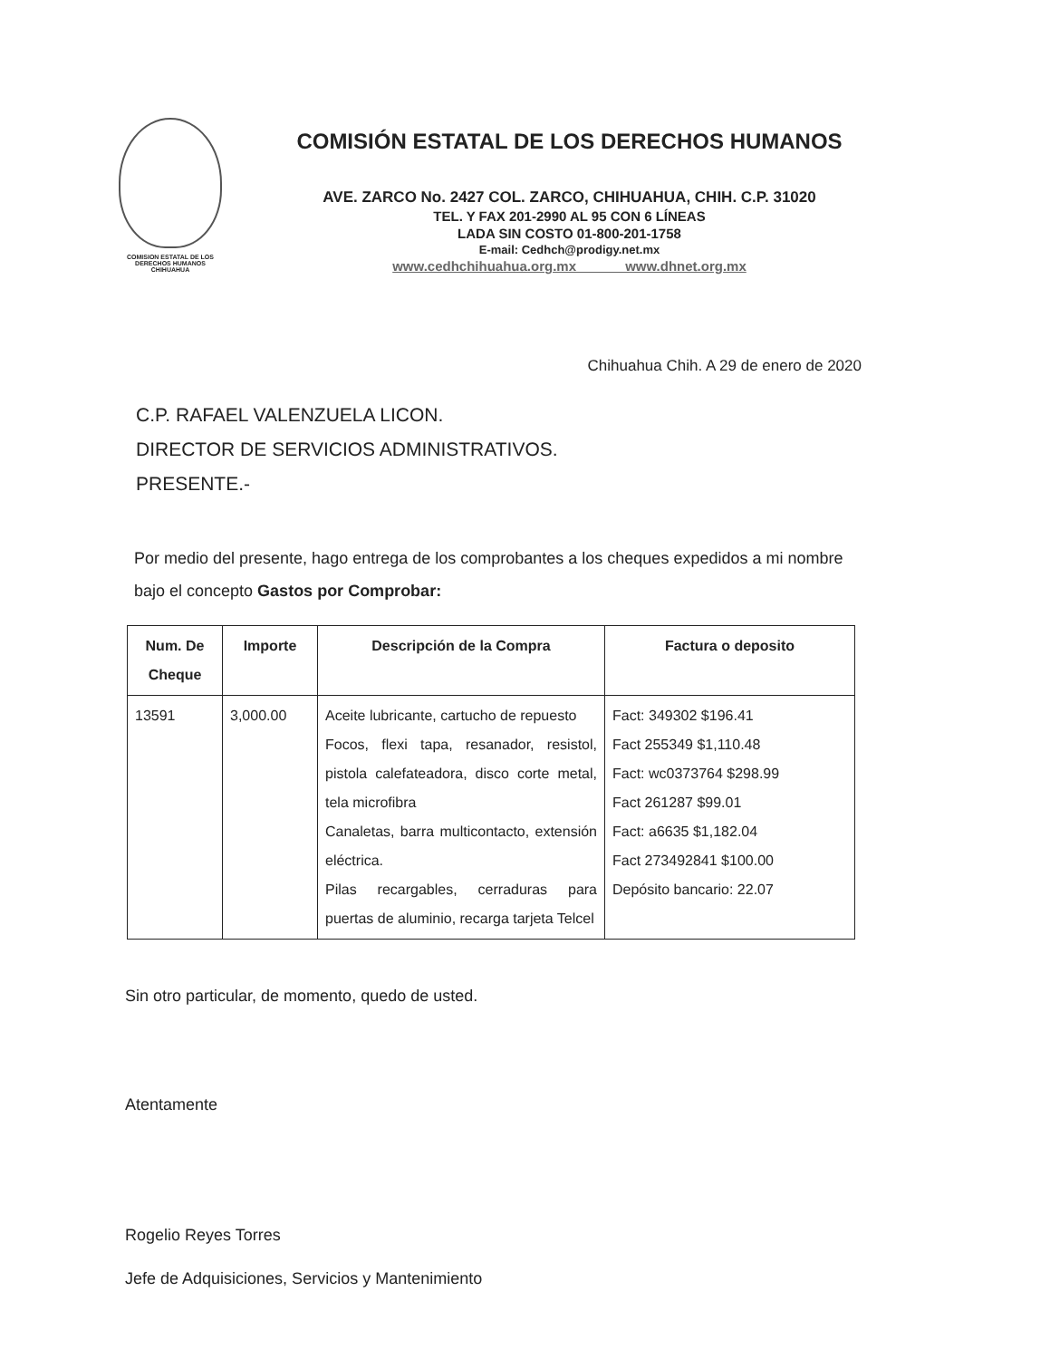COMISION ESTATAL DE LOS
DERECHOS HUMANOS
CHIHUAHUA
COMISIÓN ESTATAL DE LOS DERECHOS HUMANOS
AVE. ZARCO No. 2427 COL. ZARCO, CHIHUAHUA, CHIH. C.P. 31020
TEL. Y FAX 201-2990 AL 95 CON 6 LÍNEAS
LADA SIN COSTO 01-800-201-1758
E-mail: Cedhch@prodigy.net.mx
www.cedhchihuahua.org.mx www.dhnet.org.mx
Chihuahua Chih. A 29 de enero de 2020
C.P. RAFAEL VALENZUELA LICON.
DIRECTOR DE SERVICIOS ADMINISTRATIVOS.
PRESENTE.-
Por medio del presente, hago entrega de los comprobantes a los cheques expedidos a mi nombre bajo el concepto Gastos por Comprobar:
| Num. De Cheque | Importe | Descripción de la Compra | Factura o deposito |
| --- | --- | --- | --- |
| 13591 | 3,000.00 | Aceite lubricante, cartucho de repuesto Focos, flexi tapa, resanador, resistol, pistola calefateadora, disco corte metal, tela microfibra Canaletas, barra multicontacto, extensión eléctrica. Pilas recargables, cerraduras para puertas de aluminio, recarga tarjeta Telcel | Fact: 349302 $196.41 Fact 255349 $1,110.48 Fact: wc0373764 $298.99 Fact 261287 $99.01 Fact: a6635 $1,182.04 Fact 273492841 $100.00 Depósito bancario: 22.07 |
Sin otro particular, de momento, quedo de usted.
Atentamente
Rogelio Reyes Torres
Jefe de Adquisiciones, Servicios y Mantenimiento